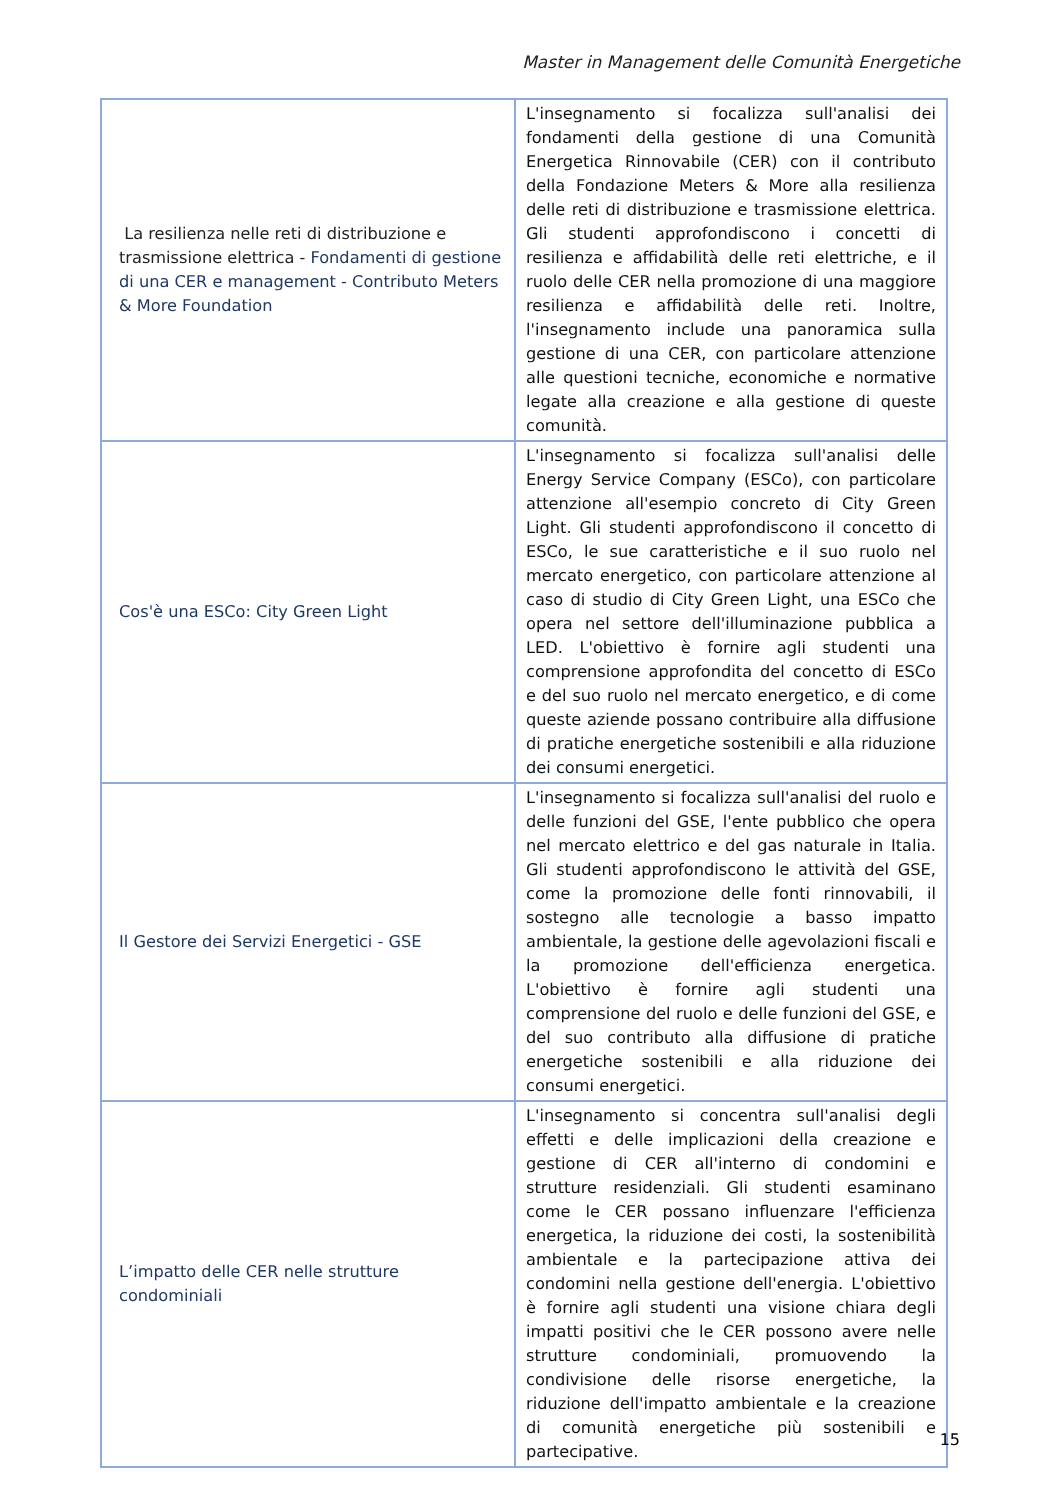Master in Management delle Comunità Energetiche
| La resilienza nelle reti di distribuzione e trasmissione elettrica - Fondamenti di gestione di una CER e management - Contributo Meters & More Foundation | L'insegnamento si focalizza sull'analisi dei fondamenti della gestione di una Comunità Energetica Rinnovabile (CER) con il contributo della Fondazione Meters & More alla resilienza delle reti di distribuzione e trasmissione elettrica. Gli studenti approfondiscono i concetti di resilienza e affidabilità delle reti elettriche, e il ruolo delle CER nella promozione di una maggiore resilienza e affidabilità delle reti. Inoltre, l'insegnamento include una panoramica sulla gestione di una CER, con particolare attenzione alle questioni tecniche, economiche e normative legate alla creazione e alla gestione di queste comunità. |
| Cos'è una ESCo: City Green Light | L'insegnamento si focalizza sull'analisi delle Energy Service Company (ESCo), con particolare attenzione all'esempio concreto di City Green Light. Gli studenti approfondiscono il concetto di ESCo, le sue caratteristiche e il suo ruolo nel mercato energetico, con particolare attenzione al caso di studio di City Green Light, una ESCo che opera nel settore dell'illuminazione pubblica a LED. L'obiettivo è fornire agli studenti una comprensione approfondita del concetto di ESCo e del suo ruolo nel mercato energetico, e di come queste aziende possano contribuire alla diffusione di pratiche energetiche sostenibili e alla riduzione dei consumi energetici. |
| Il Gestore dei Servizi Energetici - GSE | L'insegnamento si focalizza sull'analisi del ruolo e delle funzioni del GSE, l'ente pubblico che opera nel mercato elettrico e del gas naturale in Italia. Gli studenti approfondiscono le attività del GSE, come la promozione delle fonti rinnovabili, il sostegno alle tecnologie a basso impatto ambientale, la gestione delle agevolazioni fiscali e la promozione dell'efficienza energetica. L'obiettivo è fornire agli studenti una comprensione del ruolo e delle funzioni del GSE, e del suo contributo alla diffusione di pratiche energetiche sostenibili e alla riduzione dei consumi energetici. |
| L’impatto delle CER nelle strutture condominiali | L'insegnamento si concentra sull'analisi degli effetti e delle implicazioni della creazione e gestione di CER all'interno di condomini e strutture residenziali. Gli studenti esaminano come le CER possano influenzare l'efficienza energetica, la riduzione dei costi, la sostenibilità ambientale e la partecipazione attiva dei condomini nella gestione dell'energia. L'obiettivo è fornire agli studenti una visione chiara degli impatti positivi che le CER possono avere nelle strutture condominiali, promuovendo la condivisione delle risorse energetiche, la riduzione dell'impatto ambientale e la creazione di comunità energetiche più sostenibili e partecipative. |
15